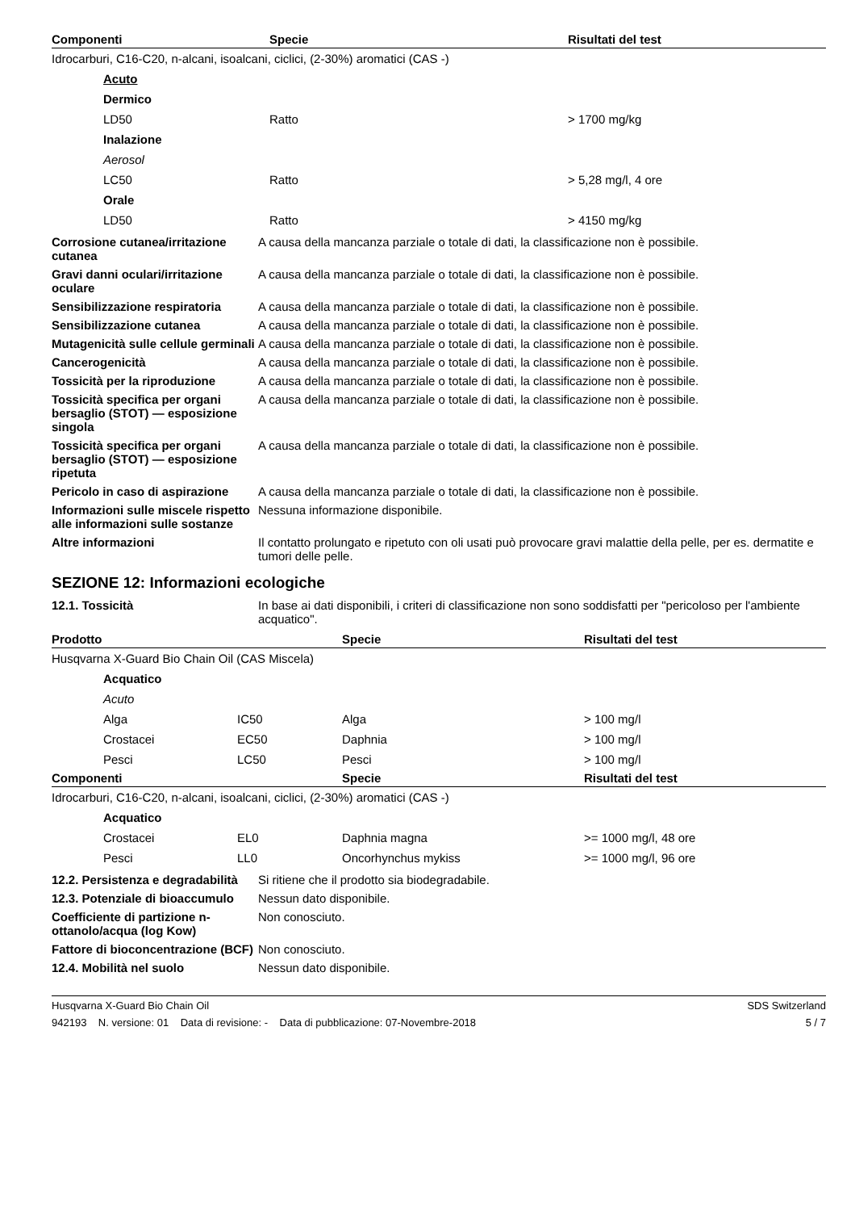| Componenti | Specie | Risultati del test |
| --- | --- | --- |
| Idrocarburi, C16-C20, n-alcani, isoalcani, ciclici, (2-30%) aromatici (CAS -) | | |
| Acuto | | |
| Dermico | | |
| LD50 | Ratto | > 1700 mg/kg |
| Inalazione | | |
| Aerosol | | |
| LC50 | Ratto | > 5,28 mg/l, 4 ore |
| Orale | | |
| LD50 | Ratto | > 4150 mg/kg |
Corrosione cutanea/irritazione cutanea
A causa della mancanza parziale o totale di dati, la classificazione non è possibile.
Gravi danni oculari/irritazione oculare
A causa della mancanza parziale o totale di dati, la classificazione non è possibile.
Sensibilizzazione respiratoria
A causa della mancanza parziale o totale di dati, la classificazione non è possibile.
Sensibilizzazione cutanea A causa della mancanza parziale o totale di dati, la classificazione non è possibile.
Mutagenicità sulle cellule germinali
A causa della mancanza parziale o totale di dati, la classificazione non è possibile.
Cancerogenicità A causa della mancanza parziale o totale di dati, la classificazione non è possibile.
Tossicità per la riproduzione
A causa della mancanza parziale o totale di dati, la classificazione non è possibile.
Tossicità specifica per organi bersaglio (STOT) — esposizione singola
A causa della mancanza parziale o totale di dati, la classificazione non è possibile.
Tossicità specifica per organi bersaglio (STOT) — esposizione ripetuta
A causa della mancanza parziale o totale di dati, la classificazione non è possibile.
Pericolo in caso di aspirazione
A causa della mancanza parziale o totale di dati, la classificazione non è possibile.
Informazioni sulle miscele rispetto alle informazioni sulle sostanze
Nessuna informazione disponibile.
Altre informazioni Il contatto prolungato e ripetuto con oli usati può provocare gravi malattie della pelle, per es. dermatite e tumori delle pelle.
SEZIONE 12: Informazioni ecologiche
12.1. Tossicità In base ai dati disponibili, i criteri di classificazione non sono soddisfatti per "pericoloso per l'ambiente acquatico".
| Prodotto | | Specie | Risultati del test |
| --- | --- | --- | --- |
| Husqvarna X-Guard Bio Chain Oil (CAS Miscela) | | | |
| Acquatico | | | |
| Acuto | | | |
| Alga | IC50 | Alga | > 100 mg/l |
| Crostacei | EC50 | Daphnia | > 100 mg/l |
| Pesci | LC50 | Pesci | > 100 mg/l |
| Componenti | | Specie | Risultati del test |
| Idrocarburi, C16-C20, n-alcani, isoalcani, ciclici, (2-30%) aromatici (CAS -) | | | |
| Acquatico | | | |
| Crostacei | EL0 | Daphnia magna | >= 1000 mg/l, 48 ore |
| Pesci | LL0 | Oncorhynchus mykiss | >= 1000 mg/l, 96 ore |
12.2. Persistenza e degradabilità
Si ritiene che il prodotto sia biodegradabile.
12.3. Potenziale di bioaccumulo
Nessun dato disponibile.
Coefficiente di partizione n-ottanolo/acqua (log Kow)
Non conosciuto.
Fattore di bioconcentrazione (BCF)
Non conosciuto.
12.4. Mobilità nel suolo Nessun dato disponibile.
Husqvarna X-Guard Bio Chain Oil SDS Switzerland
942193 N. versione: 01 Data di revisione: - Data di pubblicazione: 07-Novembre-2018 5 / 7